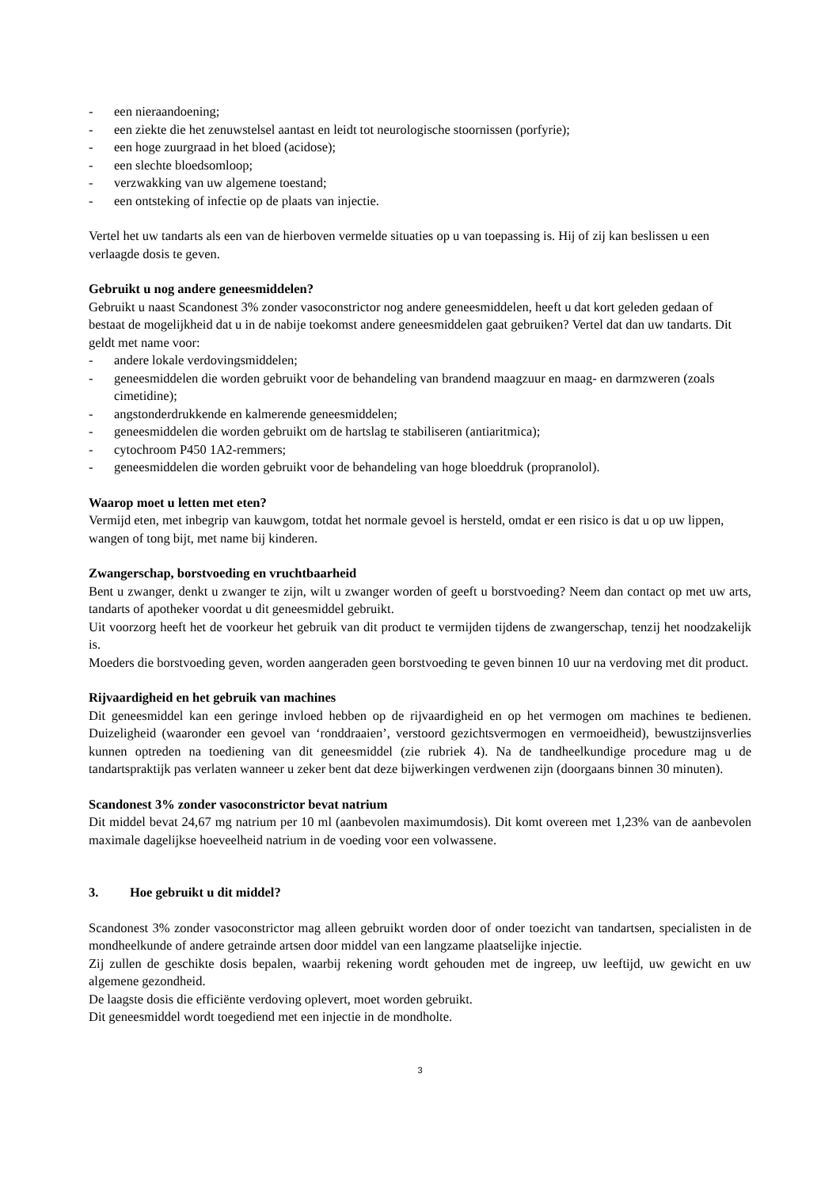- een nieraandoening;
- een ziekte die het zenuwstelsel aantast en leidt tot neurologische stoornissen (porfyrie);
- een hoge zuurgraad in het bloed (acidose);
- een slechte bloedsomloop;
- verzwakking van uw algemene toestand;
- een ontsteking of infectie op de plaats van injectie.
Vertel het uw tandarts als een van de hierboven vermelde situaties op u van toepassing is. Hij of zij kan beslissen u een verlaagde dosis te geven.
Gebruikt u nog andere geneesmiddelen?
Gebruikt u naast Scandonest 3% zonder vasoconstrictor nog andere geneesmiddelen, heeft u dat kort geleden gedaan of bestaat de mogelijkheid dat u in de nabije toekomst andere geneesmiddelen gaat gebruiken? Vertel dat dan uw tandarts. Dit geldt met name voor:
- andere lokale verdovingsmiddelen;
- geneesmiddelen die worden gebruikt voor de behandeling van brandend maagzuur en maag- en darmzweren (zoals cimetidine);
- angstonderdrukkende en kalmerende geneesmiddelen;
- geneesmiddelen die worden gebruikt om de hartslag te stabiliseren (antiaritmica);
- cytochroom P450 1A2-remmers;
- geneesmiddelen die worden gebruikt voor de behandeling van hoge bloeddruk (propranolol).
Waarop moet u letten met eten?
Vermijd eten, met inbegrip van kauwgom, totdat het normale gevoel is hersteld, omdat er een risico is dat u op uw lippen, wangen of tong bijt, met name bij kinderen.
Zwangerschap, borstvoeding en vruchtbaarheid
Bent u zwanger, denkt u zwanger te zijn, wilt u zwanger worden of geeft u borstvoeding? Neem dan contact op met uw arts, tandarts of apotheker voordat u dit geneesmiddel gebruikt.
Uit voorzorg heeft het de voorkeur het gebruik van dit product te vermijden tijdens de zwangerschap, tenzij het noodzakelijk is.
Moeders die borstvoeding geven, worden aangeraden geen borstvoeding te geven binnen 10 uur na verdoving met dit product.
Rijvaardigheid en het gebruik van machines
Dit geneesmiddel kan een geringe invloed hebben op de rijvaardigheid en op het vermogen om machines te bedienen. Duizeligheid (waaronder een gevoel van ‘ronddraaien’, verstoord gezichtsvermogen en vermoeidheid), bewustzijnsverlies kunnen optreden na toediening van dit geneesmiddel (zie rubriek 4). Na de tandheelkundige procedure mag u de tandartspraktijk pas verlaten wanneer u zeker bent dat deze bijwerkingen verdwenen zijn (doorgaans binnen 30 minuten).
Scandonest 3% zonder vasoconstrictor bevat natrium
Dit middel bevat 24,67 mg natrium per 10 ml (aanbevolen maximumdosis). Dit komt overeen met 1,23% van de aanbevolen maximale dagelijkse hoeveelheid natrium in de voeding voor een volwassene.
3. Hoe gebruikt u dit middel?
Scandonest 3% zonder vasoconstrictor mag alleen gebruikt worden door of onder toezicht van tandartsen, specialisten in de mondheelkunde of andere getrainde artsen door middel van een langzame plaatselijke injectie.
Zij zullen de geschikte dosis bepalen, waarbij rekening wordt gehouden met de ingreep, uw leeftijd, uw gewicht en uw algemene gezondheid.
De laagste dosis die efficiënte verdoving oplevert, moet worden gebruikt.
Dit geneesmiddel wordt toegediend met een injectie in de mondholte.
3